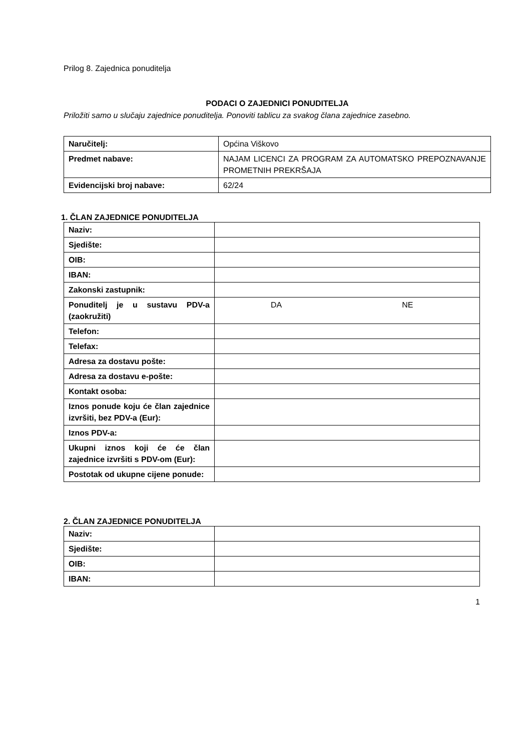Prilog 8. Zajednica ponuditelja
PODACI O ZAJEDNICI PONUDITELJA
Priložiti samo u slučaju zajednice ponuditelja. Ponoviti tablicu za svakog člana zajednice zasebno.
| Naručitelj: | Općina Viškovo |
| Predmet nabave: | NAJAM LICENCI ZA PROGRAM ZA AUTOMATSKO PREPOZNAVANJE PROMETNIH PREKRŠAJA |
| Evidencijski broj nabave: | 62/24 |
1. ČLAN ZAJEDNICE PONUDITELJA
| Naziv: | |
| Sjedište: | |
| OIB: | |
| IBAN: | |
| Zakonski zastupnik: | |
| Ponuditelj je u sustavu PDV-a (zaokružiti) | DA NE |
| Telefon: | |
| Telefax: | |
| Adresa za dostavu pošte: | |
| Adresa za dostavu e-pošte: | |
| Kontakt osoba: | |
| Iznos ponude koju će član zajednice izvršiti, bez PDV-a (Eur): | |
| Iznos PDV-a: | |
| Ukupni iznos koji će će član zajednice izvršiti s PDV-om (Eur): | |
| Postotak od ukupne cijene ponude: | |
2. ČLAN ZAJEDNICE PONUDITELJA
| Naziv: | |
| Sjedište: | |
| OIB: | |
| IBAN: | |
1